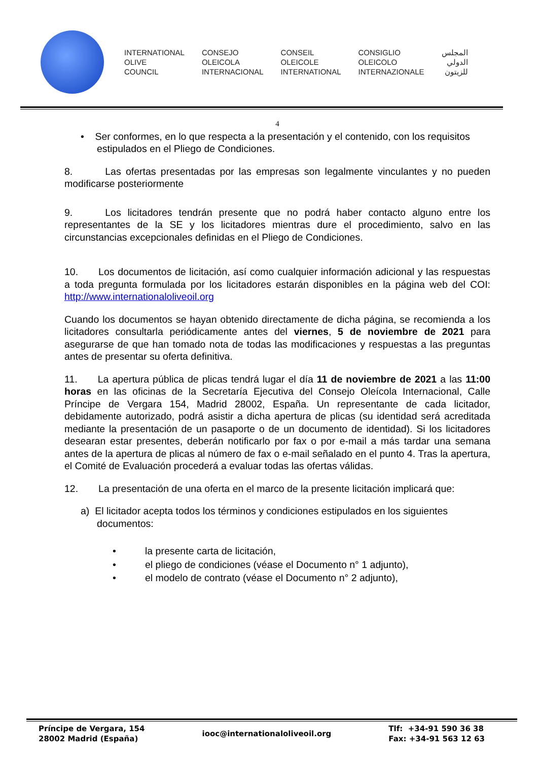INTERNATIONAL
OLIVE
COUNCIL
CONSEJO
OLEICOLA
INTERNACIONAL
CONSEIL
OLEICOLE
INTERNATIONAL
CONSIGLIO
OLEICOLO
INTERNAZIONALE
المجلس
الدولي
للزيتون
4
• Ser conformes, en lo que respecta a la presentación y el contenido, con los requisitos estipulados en el Pliego de Condiciones.
8. Las ofertas presentadas por las empresas son legalmente vinculantes y no pueden modificarse posteriormente
9. Los licitadores tendrán presente que no podrá haber contacto alguno entre los representantes de la SE y los licitadores mientras dure el procedimiento, salvo en las circunstancias excepcionales definidas en el Pliego de Condiciones.
10. Los documentos de licitación, así como cualquier información adicional y las respuestas a toda pregunta formulada por los licitadores estarán disponibles en la página web del COI: http://www.internationaloliveoil.org
Cuando los documentos se hayan obtenido directamente de dicha página, se recomienda a los licitadores consultarla periódicamente antes del viernes, 5 de noviembre de 2021 para asegurarse de que han tomado nota de todas las modificaciones y respuestas a las preguntas antes de presentar su oferta definitiva.
11. La apertura pública de plicas tendrá lugar el día 11 de noviembre de 2021 a las 11:00 horas en las oficinas de la Secretaría Ejecutiva del Consejo Oleícola Internacional, Calle Príncipe de Vergara 154, Madrid 28002, España. Un representante de cada licitador, debidamente autorizado, podrá asistir a dicha apertura de plicas (su identidad será acreditada mediante la presentación de un pasaporte o de un documento de identidad). Si los licitadores desearan estar presentes, deberán notificarlo por fax o por e-mail a más tardar una semana antes de la apertura de plicas al número de fax o e-mail señalado en el punto 4. Tras la apertura, el Comité de Evaluación procederá a evaluar todas las ofertas válidas.
12. La presentación de una oferta en el marco de la presente licitación implicará que:
a) El licitador acepta todos los términos y condiciones estipulados en los siguientes documentos:
• la presente carta de licitación,
• el pliego de condiciones (véase el Documento n° 1 adjunto),
• el modelo de contrato (véase el Documento n° 2 adjunto),
Príncipe de Vergara, 154
28002 Madrid (España)
iooc@internationaloliveoil.org
Tlf: +34-91 590 36 38
Fax: +34-91 563 12 63